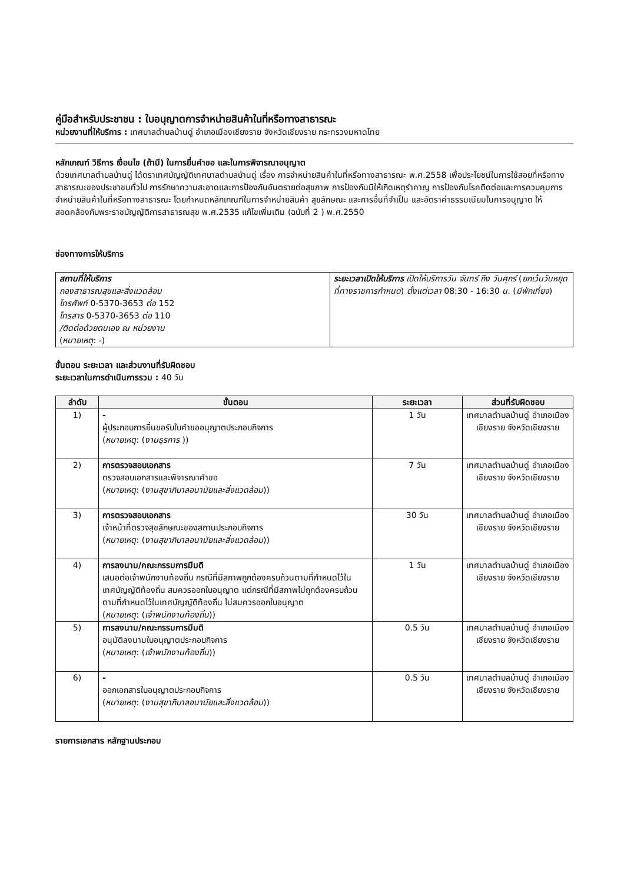คู่มือสำหรับประชาชน : ใบอนุญาตการจำหน่ายสินค้าในที่หรือทางสาธารณะ
หน่วยงานที่ให้บริการ : เทศบาลตำบลบ้านดู่ อำเภอเมืองเชียงราย จังหวัดเชียงราย กระทรวงมหาดไทย
หลักเกณฑ์ วิธีการ เงื่อนไข (ถ้ามี) ในการยื่นคำขอ และในการพิจารณาอนุญาต
ด้วยเทศบาลตำบลบ้านดู่ ได้ตราเทศบัญญัติเทศบาลตำบลบ้านดู่ เรื่อง การจำหน่ายสินค้าในที่หรือทางสาธารณะ พ.ศ.2558 เพื่อประโยชน์ในการใช้สอยที่หรือทางสาธารณะของประชาชนทั่วไป การรักษาความสะอาดและการป้องกันอันตรายต่อสุขภาพ การป้องกันมิให้เกิดเหตุรำคาญ การป้องกันโรคติดต่อและการควบคุมการจำหน่ายสินค้าในที่หรือทางสาธารณะ โดยกำหนดหลักเกณฑ์ในการจำหน่ายสินค้า สุขลักษณะ และการอื่นที่จำเป็น และอัตราค่าธรรมเนียมในการอนุญาต ให้สอดคล้องกับพระราชบัญญัติการสาธารณสุข พ.ศ.2535 แก้ไขเพิ่มเติม (ฉบับที่ 2 ) พ.ศ.2550
ช่องทางการให้บริการ
| สถานที่ให้บริการ กองสาธารณสุขและสิ่งแวดล้อม โทรศัพท์ 0-5370-3653 ต่อ 152 โทรสาร 0-5370-3653 ต่อ 110 /ติดต่อด้วยตนเอง ณ หน่วยงาน ( หมายเหตุ : -) | ระยะเวลาเปิดให้บริการ เปิดให้บริการวัน จันทร์ ถึง วันศุกร์ ( ยกเว้นวันหยุดที่ทางราชการกำหนด ) ตั้งแต่เวลา 08:30 - 16:30 น. ( มีพักเที่ยง ) |
ขั้นตอน ระยะเวลา และส่วนงานที่รับผิดชอบ
ระยะเวลาในการดำเนินการรวม : 40 วัน
| ลำดับ | ขั้นตอน | ระยะเวลา | ส่วนที่รับผิดชอบ |
| --- | --- | --- | --- |
| 1) | - ผู้ประกอบการยื่นขอรับใบคำขออนุญาตประกอบกิจการ ( หมายเหตุ : ( งานธุรการ )) | 1 วัน | เทศบาลตำบลบ้านดู่ อำเภอเมืองเชียงราย จังหวัดเชียงราย |
| 2) | การตรวจสอบเอกสาร ตรวจสอบเอกสารและพิจารณาคำขอ ( หมายเหตุ : ( งานสุขาภิบาลอนามัยและสิ่งแวดล้อม )) | 7 วัน | เทศบาลตำบลบ้านดู่ อำเภอเมืองเชียงราย จังหวัดเชียงราย |
| 3) | การตรวจสอบเอกสาร เจ้าหน้าที่ตรวจสุขลักษณะของสถานประกอบกิจการ ( หมายเหตุ : ( งานสุขาภิบาลอนามัยและสิ่งแวดล้อม )) | 30 วัน | เทศบาลตำบลบ้านดู่ อำเภอเมืองเชียงราย จังหวัดเชียงราย |
| 4) | การลงนาม/คณะกรรมการมีมติ เสนอต่อเจ้าพนักงานท้องถิ่น กรณีที่มีสภาพถูกต้องครบถ้วนตามที่กำหนดไว้ในเทศบัญญัติท้องถิ่น สมควรออกใบอนุญาต แต่กรณีที่มีสภาพไม่ถูกต้องครบถ้วนตามที่กำหนดไว้ในเทศบัญญัติท้องถิ่น ไม่สมควรออกใบอนุญาต ( หมายเหตุ : ( เจ้าพนักงานท้องถิ่น )) | 1 วัน | เทศบาลตำบลบ้านดู่ อำเภอเมืองเชียงราย จังหวัดเชียงราย |
| 5) | การลงนาม/คณะกรรมการมีมติ อนุมัติลงนามใบอนุญาตประกอบกิจการ ( หมายเหตุ : ( เจ้าพนักงานท้องถิ่น )) | 0.5 วัน | เทศบาลตำบลบ้านดู่ อำเภอเมืองเชียงราย จังหวัดเชียงราย |
| 6) | - ออกเอกสารใบอนุญาตประกอบกิจการ ( หมายเหตุ : ( งานสุขาภิบาลอนามัยและสิ่งแวดล้อม )) | 0.5 วัน | เทศบาลตำบลบ้านดู่ อำเภอเมืองเชียงราย จังหวัดเชียงราย |
รายการเอกสาร หลักฐานประกอบ